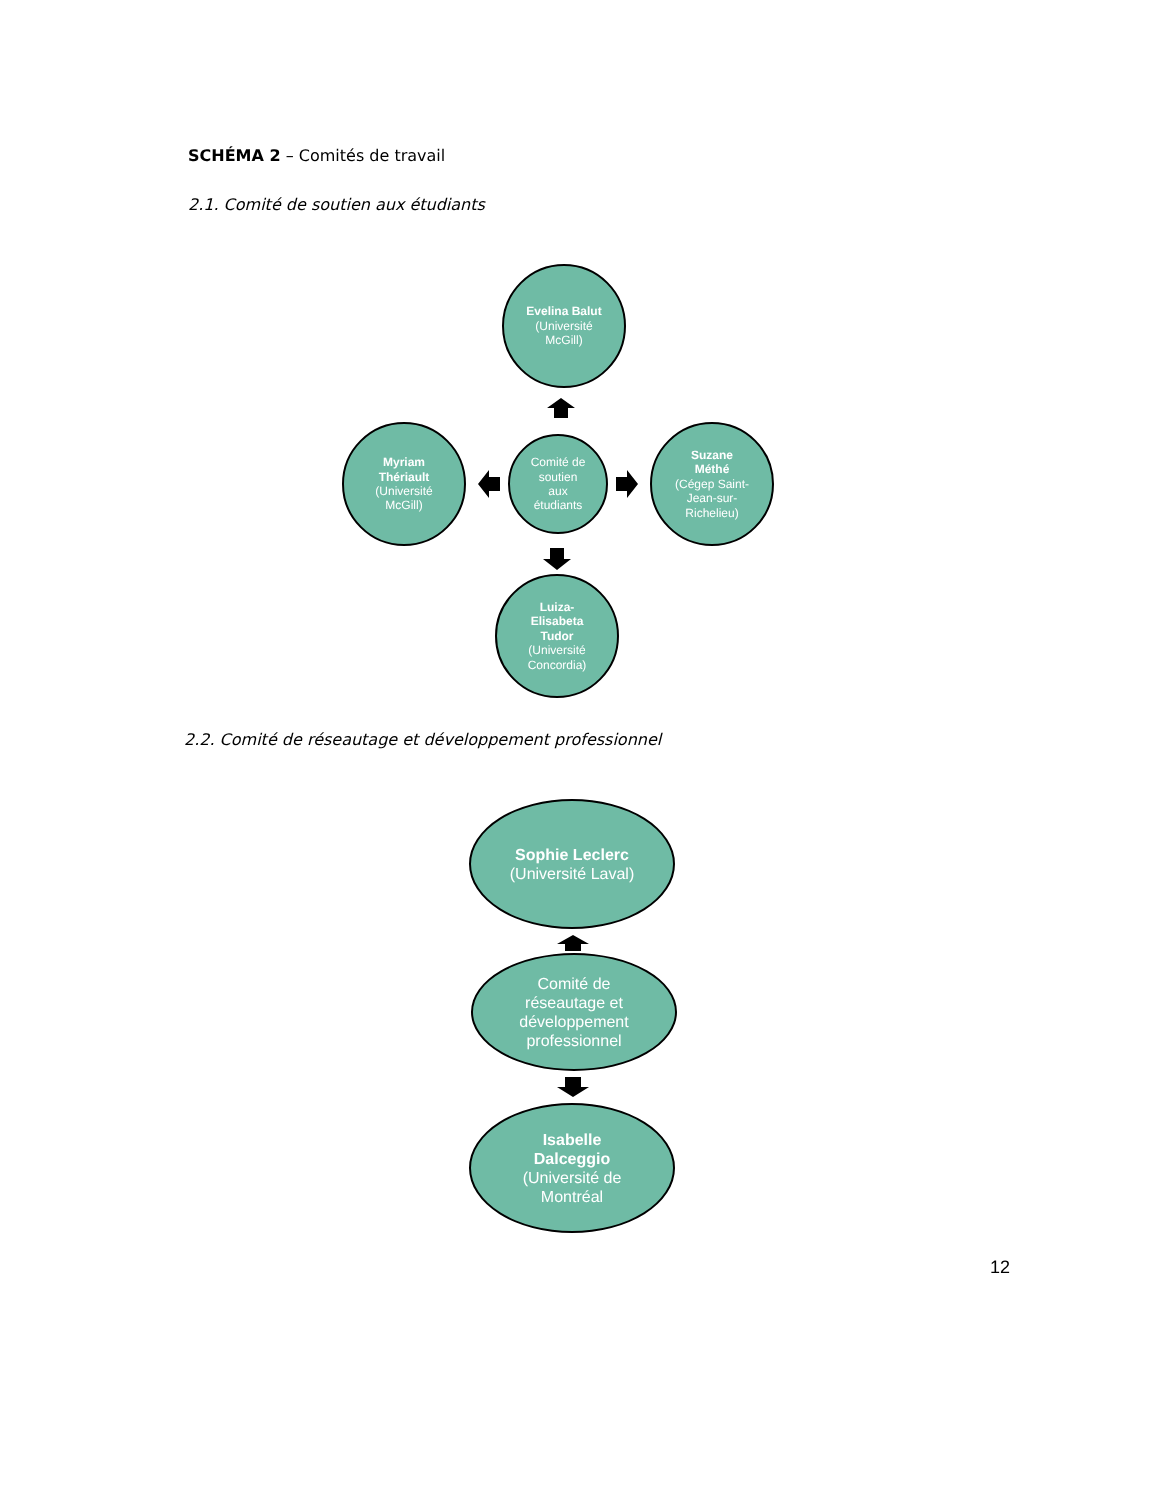SCHÉMA 2 – Comités de travail
2.1. Comité de soutien aux étudiants
Evelina Balut
(Université
McGill)
Myriam
Thériault
(Université
McGill)
Comité de
soutien
aux
étudiants
Suzane
Méthé
(Cégep Saint-
Jean-sur-
Richelieu)
Luiza-
Elisabeta
Tudor
(Université
Concordia)
2.2. Comité de réseautage et développement professionnel
Sophie Leclerc
(Université Laval)
Comité de
réseautage et
développement
professionnel
Isabelle
Dalceggio
(Université de
Montréal
12